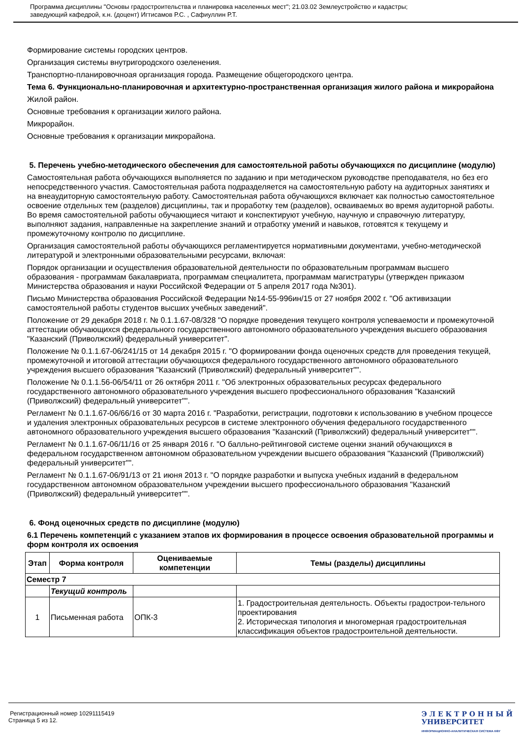Программа дисциплины "Основы градостроительства и планировка населенных мест"; 21.03.02 Землеустройство и кадастры;
заведующий кафедрой, к.н. (доцент) Игтисамов Р.С. , Сафиуллин Р.Т.
Формирование системы городских центров.
Организация системы внутригородского озеленения.
Транспортно-планировочноая организация города. Размещение общегородского центра.
Тема 6. Функционально-планировочная и архитектурно-пространственная организация жилого района и микрорайона
Жилой район.
Основные требования к организации жилого района.
Микрорайон.
Основные требования к организации микрорайона.
5. Перечень учебно-методического обеспечения для самостоятельной работы обучающихся по дисциплине (модулю)
Самостоятельная работа обучающихся выполняется по заданию и при методическом руководстве преподавателя, но без его непосредственного участия. Самостоятельная работа подразделяется на самостоятельную работу на аудиторных занятиях и на внеаудиторную самостоятельную работу. Самостоятельная работа обучающихся включает как полностью самостоятельное освоение отдельных тем (разделов) дисциплины, так и проработку тем (разделов), осваиваемых во время аудиторной работы. Во время самостоятельной работы обучающиеся читают и конспектируют учебную, научную и справочную литературу, выполняют задания, направленные на закрепление знаний и отработку умений и навыков, готовятся к текущему и промежуточному контролю по дисциплине.
Организация самостоятельной работы обучающихся регламентируется нормативными документами, учебно-методической литературой и электронными образовательными ресурсами, включая:
Порядок организации и осуществления образовательной деятельности по образовательным программам высшего образования - программам бакалавриата, программам специалитета, программам магистратуры (утвержден приказом Министерства образования и науки Российской Федерации от 5 апреля 2017 года №301).
Письмо Министерства образования Российской Федерации №14-55-996ин/15 от 27 ноября 2002 г. "Об активизации самостоятельной работы студентов высших учебных заведений".
Положение от 29 декабря 2018 г. № 0.1.1.67-08/328 "О порядке проведения текущего контроля успеваемости и промежуточной аттестации обучающихся федерального государственного автономного образовательного учреждения высшего образования "Казанский (Приволжский) федеральный университет".
Положение № 0.1.1.67-06/241/15 от 14 декабря 2015 г. "О формировании фонда оценочных средств для проведения текущей, промежуточной и итоговой аттестации обучающихся федерального государственного автономного образовательного учреждения высшего образования "Казанский (Приволжский) федеральный университет"".
Положение № 0.1.1.56-06/54/11 от 26 октября 2011 г. "Об электронных образовательных ресурсах федерального государственного автономного образовательного учреждения высшего профессионального образования "Казанский (Приволжский) федеральный университет"".
Регламент № 0.1.1.67-06/66/16 от 30 марта 2016 г. "Разработки, регистрации, подготовки к использованию в учебном процессе и удаления электронных образовательных ресурсов в системе электронного обучения федерального государственного автономного образовательного учреждения высшего образования "Казанский (Приволжский) федеральный университет"".
Регламент № 0.1.1.67-06/11/16 от 25 января 2016 г. "О балльно-рейтинговой системе оценки знаний обучающихся в федеральном государственном автономном образовательном учреждении высшего образования "Казанский (Приволжский) федеральный университет"".
Регламент № 0.1.1.67-06/91/13 от 21 июня 2013 г. "О порядке разработки и выпуска учебных изданий в федеральном государственном автономном образовательном учреждении высшего профессионального образования "Казанский (Приволжский) федеральный университет"".
6. Фонд оценочных средств по дисциплине (модулю)
6.1 Перечень компетенций с указанием этапов их формирования в процессе освоения образовательной программы и форм контроля их освоения
| Этап | Форма контроля | Оцениваемые компетенции | Темы (разделы) дисциплины |
| --- | --- | --- | --- |
| Семестр 7 | | | |
| | Текущий контроль | | |
| 1 | Письменная работа | ОПК-3 | 1. Градостроительная деятельность. Объекты градострои-тельного проектирования 2. Историческая типология и многомерная градостроительная классификация объектов градостроительной деятельности. |
Регистрационный номер 10291115419
Страница 5 из 12.
Э Л Е К Т Р О Н Н Ы Й
УНИВЕРСИТЕТ
ИНФОРМАЦИОННО-АНАЛИТИЧЕСКАЯ СИСТЕМА КФУ